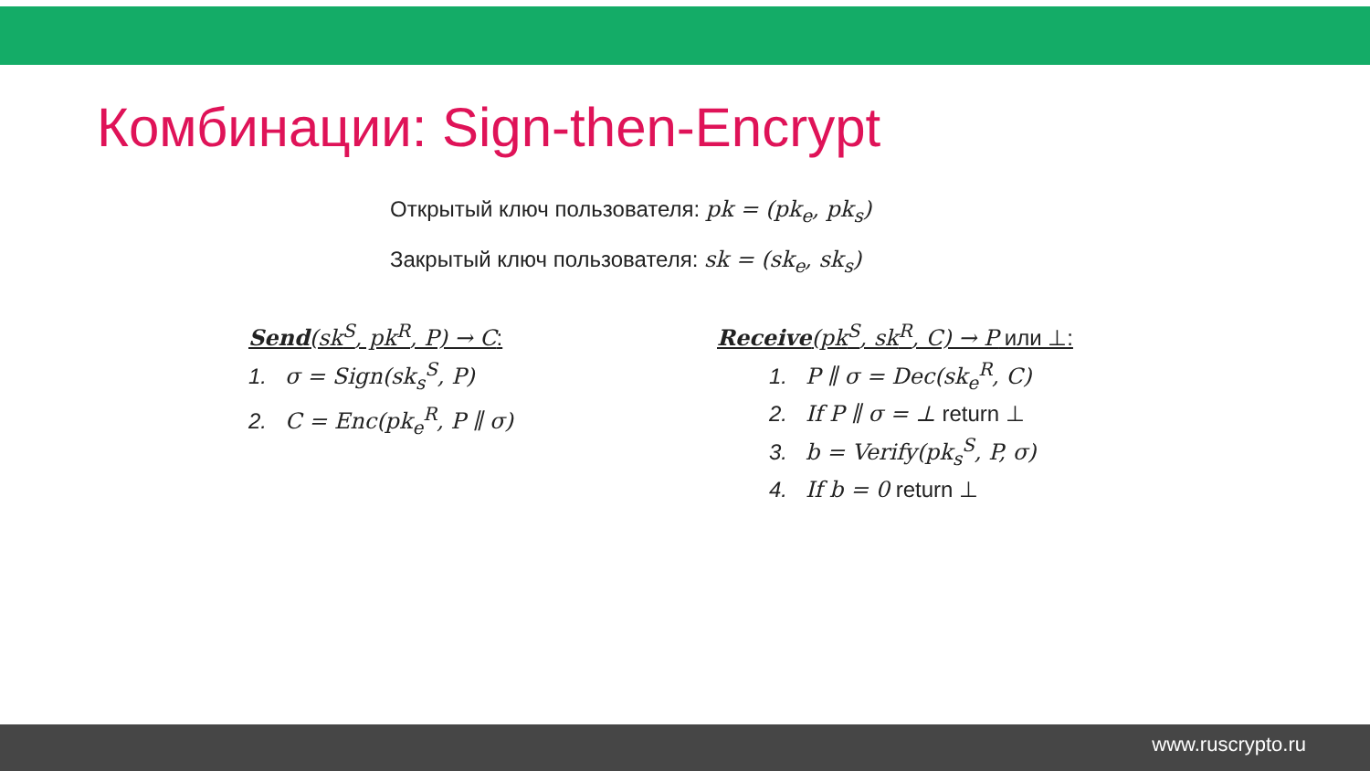Комбинации: Sign-then-Encrypt
Открытый ключ пользователя: pk = (pk<sub>e</sub>, pk<sub>s</sub>)
Закрытый ключ пользователя: sk = (sk<sub>e</sub>, sk<sub>s</sub>)
Send(sk<sup>S</sup>, pk<sup>R</sup>, P) → C:
1. σ = Sign(sk<sub>s</sub><sup>S</sup>, P)
2. C = Enc(pk<sub>e</sub><sup>R</sup>, P ∥ σ)
Receive(pk<sup>S</sup>, sk<sup>R</sup>, C) → P или ⊥:
1. P ∥ σ = Dec(sk<sub>e</sub><sup>R</sup>, C)
2. If P ∥ σ = ⊥ return ⊥
3. b = Verify(pk<sub>s</sub><sup>S</sup>, P, σ)
4. If b = 0 return ⊥
www.ruscrypto.ru